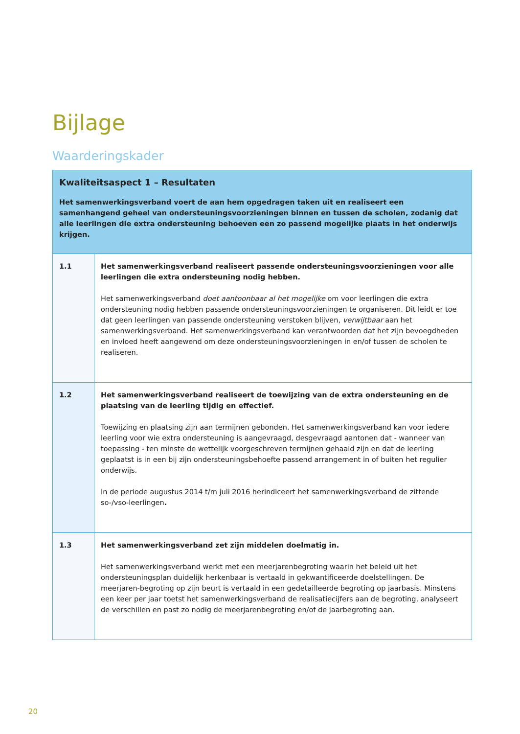Bijlage
Waarderingskader
| Kwaliteitsaspect 1 – Resultaten Het samenwerkingsverband voert de aan hem opgedragen taken uit en realiseert een samenhangend geheel van ondersteuningsvoorzieningen binnen en tussen de scholen, zodanig dat alle leerlingen die extra ondersteuning behoeven een zo passend mogelijke plaats in het onderwijs krijgen. | |
| 1.1 | Het samenwerkingsverband realiseert passende ondersteuningsvoorzieningen voor alle leerlingen die extra ondersteuning nodig hebben. Het samenwerkingsverband doet aantoonbaar al het mogelijke om voor leerlingen die extra ondersteuning nodig hebben passende ondersteuningsvoorzieningen te organiseren. Dit leidt er toe dat geen leerlingen van passende ondersteuning verstoken blijven, verwijtbaar aan het samenwerkingsverband. Het samenwerkingsverband kan verantwoorden dat het zijn bevoegdheden en invloed heeft aangewend om deze ondersteuningsvoorzieningen in en/of tussen de scholen te realiseren. |
| 1.2 | Het samenwerkingsverband realiseert de toewijzing van de extra ondersteuning en de plaatsing van de leerling tijdig en effectief. Toewijzing en plaatsing zijn aan termijnen gebonden. Het samenwerkingsverband kan voor iedere leerling voor wie extra ondersteuning is aangevraagd, desgevraagd aantonen dat - wanneer van toepassing - ten minste de wettelijk voorgeschreven termijnen gehaald zijn en dat de leerling geplaatst is in een bij zijn ondersteuningsbehoefte passend arrangement in of buiten het regulier onderwijs. In de periode augustus 2014 t/m juli 2016 herindiceert het samenwerkingsverband de zittende so-/vso-leerlingen . |
| 1.3 | Het samenwerkingsverband zet zijn middelen doelmatig in. Het samenwerkingsverband werkt met een meerjarenbegroting waarin het beleid uit het ondersteuningsplan duidelijk herkenbaar is vertaald in gekwantificeerde doelstellingen. De meerjaren-begroting op zijn beurt is vertaald in een gedetailleerde begroting op jaarbasis. Minstens een keer per jaar toetst het samenwerkingsverband de realisatiecijfers aan de begroting, analyseert de verschillen en past zo nodig de meerjarenbegroting en/of de jaarbegroting aan. |
20